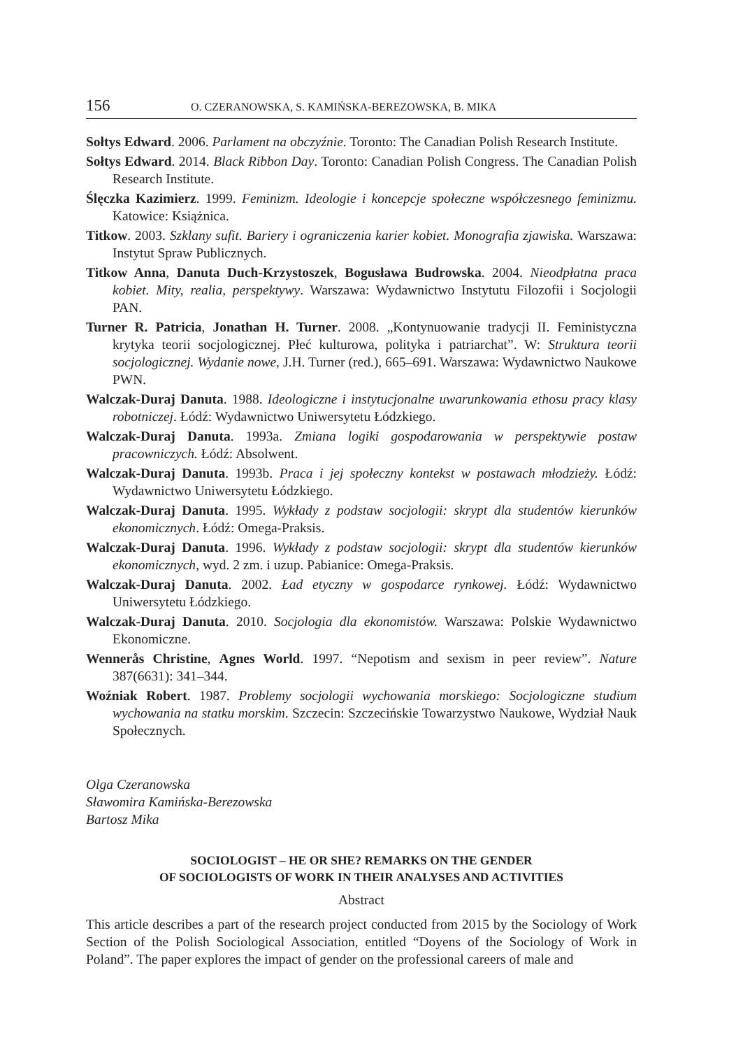156 O. CZERANOWSKA, S. KAMIŃSKA-BEREZOWSKA, B. MIKA
Sołtys Edward. 2006. Parlament na obczyźnie. Toronto: The Canadian Polish Research Institute.
Sołtys Edward. 2014. Black Ribbon Day. Toronto: Canadian Polish Congress. The Canadian Polish Research Institute.
Ślęczka Kazimierz. 1999. Feminizm. Ideologie i koncepcje społeczne współczesnego feminizmu. Katowice: Książnica.
Titkow. 2003. Szklany sufit. Bariery i ograniczenia karier kobiet. Monografia zjawiska. Warszawa: Instytut Spraw Publicznych.
Titkow Anna, Danuta Duch-Krzystoszek, Bogusława Budrowska. 2004. Nieodpłatna praca kobiet. Mity, realia, perspektywy. Warszawa: Wydawnictwo Instytutu Filozofii i Socjologii PAN.
Turner R. Patricia, Jonathan H. Turner. 2008. „Kontynuowanie tradycji II. Feministyczna krytyka teorii socjologicznej. Płeć kulturowa, polityka i patriarchat”. W: Struktura teorii socjologicznej. Wydanie nowe, J.H. Turner (red.), 665–691. Warszawa: Wydawnictwo Naukowe PWN.
Walczak-Duraj Danuta. 1988. Ideologiczne i instytucjonalne uwarunkowania ethosu pracy klasy robotniczej. Łódź: Wydawnictwo Uniwersytetu Łódzkiego.
Walczak-Duraj Danuta. 1993a. Zmiana logiki gospodarowania w perspektywie postaw pracowniczych. Łódź: Absolwent.
Walczak-Duraj Danuta. 1993b. Praca i jej społeczny kontekst w postawach młodzieży. Łódź: Wydawnictwo Uniwersytetu Łódzkiego.
Walczak-Duraj Danuta. 1995. Wykłady z podstaw socjologii: skrypt dla studentów kierunków ekonomicznych. Łódź: Omega-Praksis.
Walczak-Duraj Danuta. 1996. Wykłady z podstaw socjologii: skrypt dla studentów kierunków ekonomicznych, wyd. 2 zm. i uzup. Pabianice: Omega-Praksis.
Walczak-Duraj Danuta. 2002. Ład etyczny w gospodarce rynkowej. Łódź: Wydawnictwo Uniwersytetu Łódzkiego.
Walczak-Duraj Danuta. 2010. Socjologia dla ekonomistów. Warszawa: Polskie Wydawnictwo Ekonomiczne.
Wennerås Christine, Agnes World. 1997. “Nepotism and sexism in peer review”. Nature 387(6631): 341–344.
Woźniak Robert. 1987. Problemy socjologii wychowania morskiego: Socjologiczne studium wychowania na statku morskim. Szczecin: Szczecińskie Towarzystwo Naukowe, Wydział Nauk Społecznych.
Olga Czeranowska
Sławomira Kamińska-Berezowska
Bartosz Mika
SOCIOLOGIST – HE OR SHE? REMARKS ON THE GENDER
OF SOCIOLOGISTS OF WORK IN THEIR ANALYSES AND ACTIVITIES
Abstract
This article describes a part of the research project conducted from 2015 by the Sociology of Work Section of the Polish Sociological Association, entitled “Doyens of the Sociology of Work in Poland”. The paper explores the impact of gender on the professional careers of male and